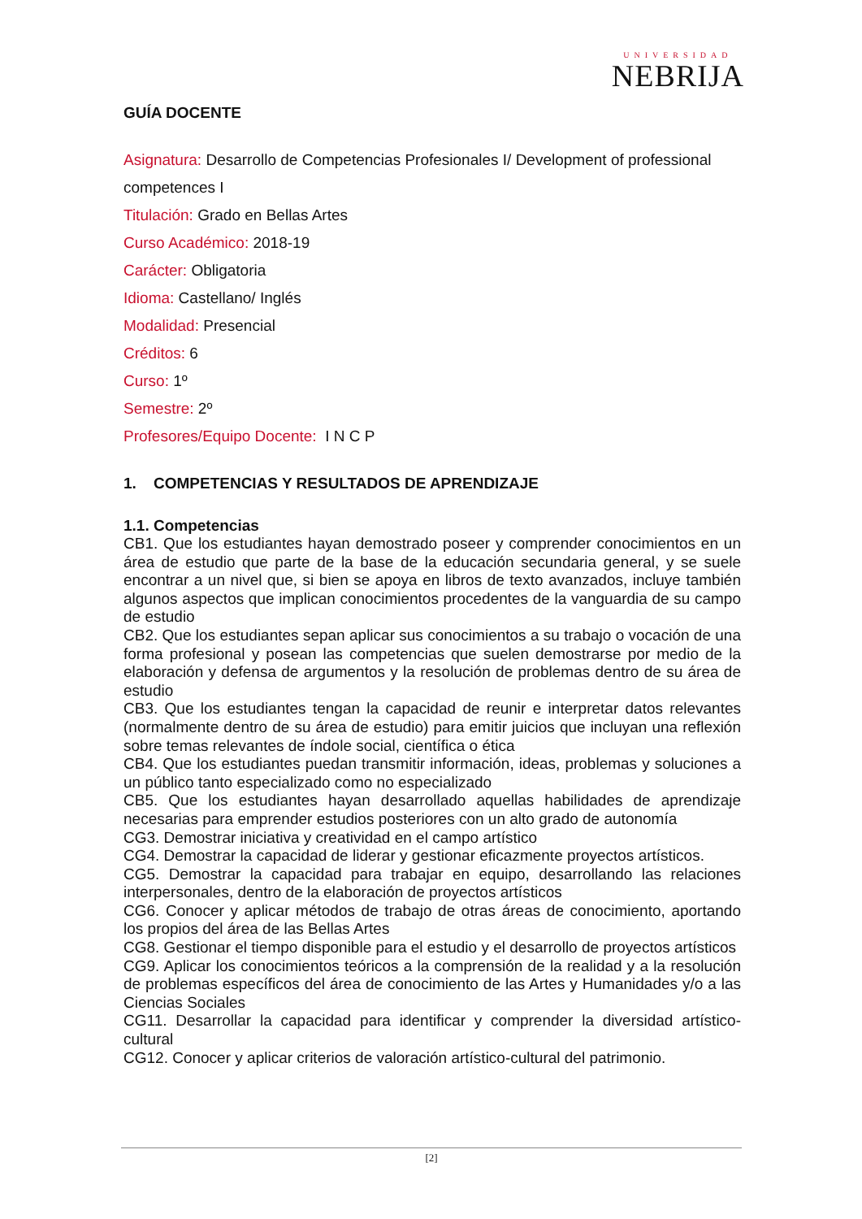UNIVERSIDAD
NEBRIJA
GUÍA DOCENTE
Asignatura: Desarrollo de Competencias Profesionales I/ Development of professional competences I
Titulación: Grado en Bellas Artes
Curso Académico: 2018-19
Carácter: Obligatoria
Idioma: Castellano/ Inglés
Modalidad: Presencial
Créditos: 6
Curso: 1º
Semestre: 2º
Profesores/Equipo Docente: I N C P
1. COMPETENCIAS Y RESULTADOS DE APRENDIZAJE
1.1. Competencias
CB1. Que los estudiantes hayan demostrado poseer y comprender conocimientos en un área de estudio que parte de la base de la educación secundaria general, y se suele encontrar a un nivel que, si bien se apoya en libros de texto avanzados, incluye también algunos aspectos que implican conocimientos procedentes de la vanguardia de su campo de estudio
CB2. Que los estudiantes sepan aplicar sus conocimientos a su trabajo o vocación de una forma profesional y posean las competencias que suelen demostrarse por medio de la elaboración y defensa de argumentos y la resolución de problemas dentro de su área de estudio
CB3. Que los estudiantes tengan la capacidad de reunir e interpretar datos relevantes (normalmente dentro de su área de estudio) para emitir juicios que incluyan una reflexión sobre temas relevantes de índole social, científica o ética
CB4. Que los estudiantes puedan transmitir información, ideas, problemas y soluciones a un público tanto especializado como no especializado
CB5. Que los estudiantes hayan desarrollado aquellas habilidades de aprendizaje necesarias para emprender estudios posteriores con un alto grado de autonomía
CG3. Demostrar iniciativa y creatividad en el campo artístico
CG4. Demostrar la capacidad de liderar y gestionar eficazmente proyectos artísticos.
CG5. Demostrar la capacidad para trabajar en equipo, desarrollando las relaciones interpersonales, dentro de la elaboración de proyectos artísticos
CG6. Conocer y aplicar métodos de trabajo de otras áreas de conocimiento, aportando los propios del área de las Bellas Artes
CG8. Gestionar el tiempo disponible para el estudio y el desarrollo de proyectos artísticos
CG9. Aplicar los conocimientos teóricos a la comprensión de la realidad y a la resolución de problemas específicos del área de conocimiento de las Artes y Humanidades y/o a las Ciencias Sociales
CG11. Desarrollar la capacidad para identificar y comprender la diversidad artístico-cultural
CG12. Conocer y aplicar criterios de valoración artístico-cultural del patrimonio.
[2]